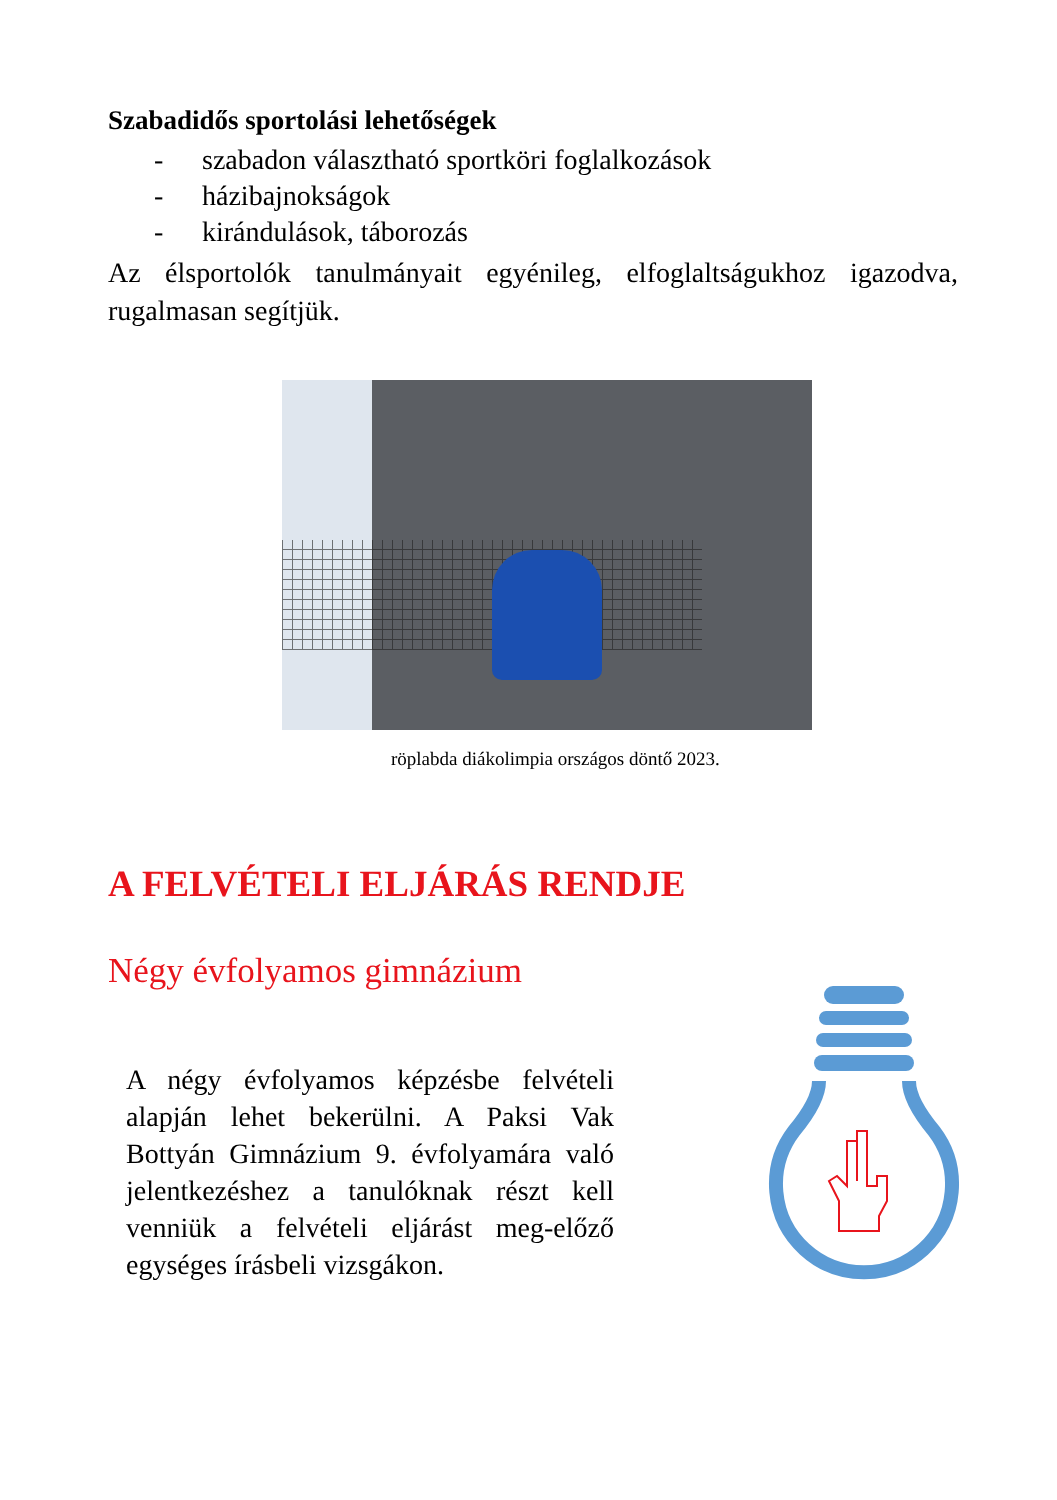Szabadidős sportolási lehetőségek
- szabadon választható sportköri foglalkozások
- házibajnokságok
- kirándulások, táborozás
Az élsportolók tanulmányait egyénileg, elfoglaltságukhoz igazodva, rugalmasan segítjük.
röplabda diákolimpia országos döntő 2023.
A FELVÉTELI ELJÁRÁS RENDJE
Négy évfolyamos gimnázium
A négy évfolyamos képzésbe felvételi alapján lehet bekerülni. A Paksi Vak Bottyán Gimnázium 9. évfolyamára való jelentkezéshez a tanulóknak részt kell venniük a felvételi eljárást meg-előző egységes írásbeli vizsgákon.